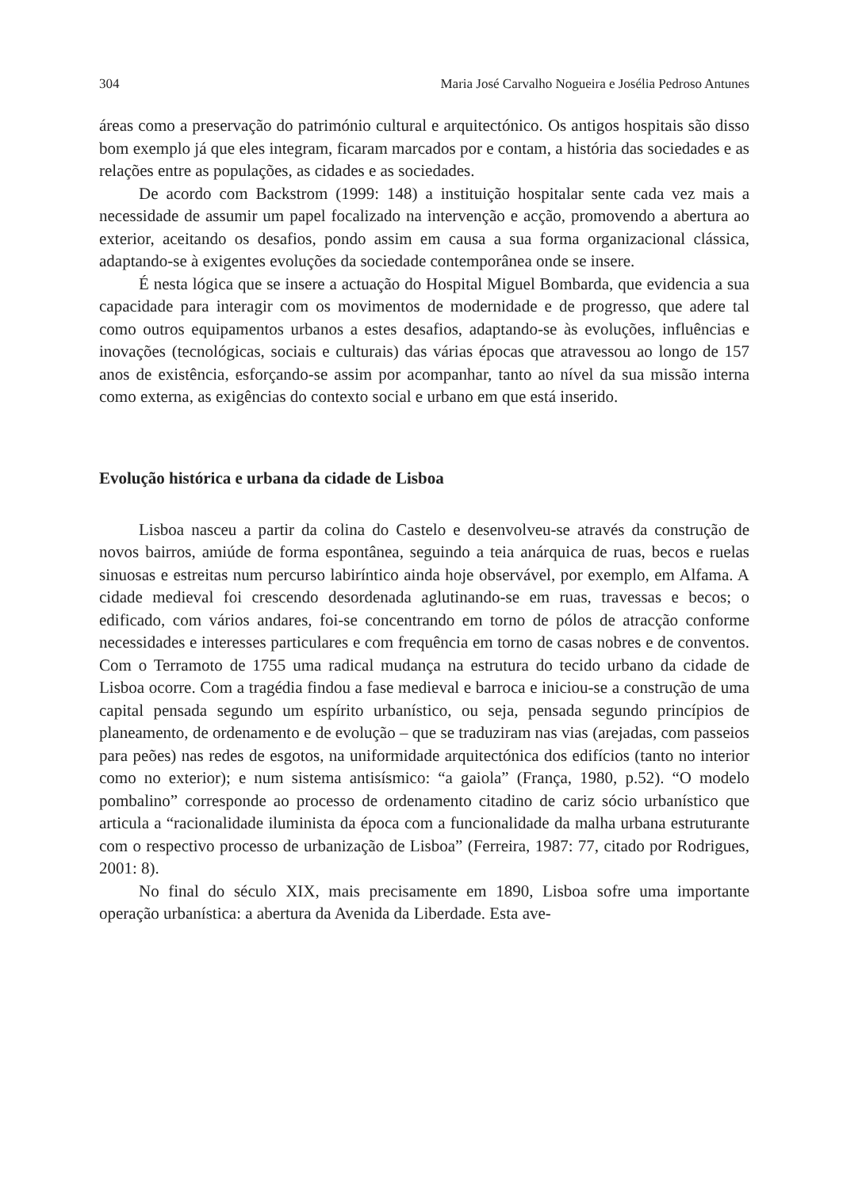304 Maria José Carvalho Nogueira e Josélia Pedroso Antunes
áreas como a preservação do património cultural e arquitectónico. Os antigos hospitais são disso bom exemplo já que eles integram, ficaram marcados por e contam, a história das sociedades e as relações entre as populações, as cidades e as sociedades.
De acordo com Backstrom (1999: 148) a instituição hospitalar sente cada vez mais a necessidade de assumir um papel focalizado na intervenção e acção, promovendo a abertura ao exterior, aceitando os desafios, pondo assim em causa a sua forma organizacional clássica, adaptando-se à exigentes evoluções da sociedade contemporânea onde se insere.
É nesta lógica que se insere a actuação do Hospital Miguel Bombarda, que evidencia a sua capacidade para interagir com os movimentos de modernidade e de progresso, que adere tal como outros equipamentos urbanos a estes desafios, adaptando-se às evoluções, influências e inovações (tecnológicas, sociais e culturais) das várias épocas que atravessou ao longo de 157 anos de existência, esforçando-se assim por acompanhar, tanto ao nível da sua missão interna como externa, as exigências do contexto social e urbano em que está inserido.
Evolução histórica e urbana da cidade de Lisboa
Lisboa nasceu a partir da colina do Castelo e desenvolveu-se através da construção de novos bairros, amiúde de forma espontânea, seguindo a teia anárquica de ruas, becos e ruelas sinuosas e estreitas num percurso labiríntico ainda hoje observável, por exemplo, em Alfama. A cidade medieval foi crescendo desordenada aglutinando-se em ruas, travessas e becos; o edificado, com vários andares, foi-se concentrando em torno de pólos de atracção conforme necessidades e interesses particulares e com frequência em torno de casas nobres e de conventos. Com o Terramoto de 1755 uma radical mudança na estrutura do tecido urbano da cidade de Lisboa ocorre. Com a tragédia findou a fase medieval e barroca e iniciou-se a construção de uma capital pensada segundo um espírito urbanístico, ou seja, pensada segundo princípios de planeamento, de ordenamento e de evolução – que se traduziram nas vias (arejadas, com passeios para peões) nas redes de esgotos, na uniformidade arquitectónica dos edifícios (tanto no interior como no exterior); e num sistema antisísmico: “a gaiola” (França, 1980, p.52). “O modelo pombalino” corresponde ao processo de ordenamento citadino de cariz sócio urbanístico que articula a “racionalidade iluminista da época com a funcionalidade da malha urbana estruturante com o respectivo processo de urbanização de Lisboa” (Ferreira, 1987: 77, citado por Rodrigues, 2001: 8).
No final do século XIX, mais precisamente em 1890, Lisboa sofre uma importante operação urbanística: a abertura da Avenida da Liberdade. Esta ave-